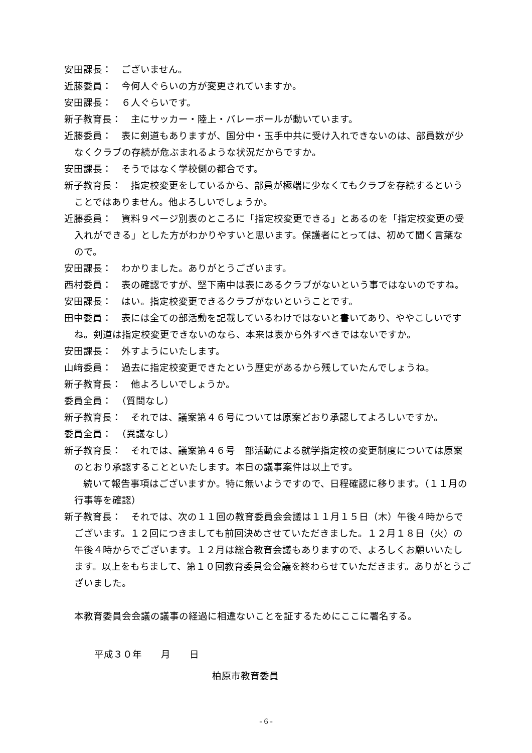安田課長：　ございません。
近藤委員：　今何人ぐらいの方が変更されていますか。
安田課長：　６人ぐらいです。
新子教育長：　主にサッカー・陸上・バレーボールが動いています。
近藤委員：　表に剣道もありますが、国分中・玉手中共に受け入れできないのは、部員数が少なくクラブの存続が危ぶまれるような状況だからですか。
安田課長：　そうではなく学校側の都合です。
新子教育長：　指定校変更をしているから、部員が極端に少なくてもクラブを存続するということではありません。他よろしいでしょうか。
近藤委員：　資料９ページ別表のところに「指定校変更できる」とあるのを「指定校変更の受入れができる」とした方がわかりやすいと思います。保護者にとっては、初めて聞く言葉なので。
安田課長：　わかりました。ありがとうございます。
西村委員：　表の確認ですが、堅下南中は表にあるクラブがないという事ではないのですね。
安田課長：　はい。指定校変更できるクラブがないということです。
田中委員：　表には全ての部活動を記載しているわけではないと書いてあり、ややこしいですね。剣道は指定校変更できないのなら、本来は表から外すべきではないですか。
安田課長：　外すようにいたします。
山﨑委員：　過去に指定校変更できたという歴史があるから残していたんでしょうね。
新子教育長：　他よろしいでしょうか。
委員全員：　（質問なし）
新子教育長：　それでは、議案第４６号については原案どおり承認してよろしいですか。
委員全員：　（異議なし）
新子教育長：　それでは、議案第４６号　部活動による就学指定校の変更制度については原案のとおり承認することといたします。本日の議事案件は以上です。
　　続いて報告事項はございますか。特に無いようですので、日程確認に移ります。（１１月の行事等を確認）
新子教育長：　それでは、次の１１回の教育委員会会議は１１月１５日（木）午後４時からでございます。１２回につきましても前回決めさせていただきました。１２月１８日（火）の午後４時からでございます。１２月は総合教育会議もありますので、よろしくお願いいたします。以上をもちまして、第１０回教育委員会会議を終わらせていただきます。ありがとうございました。
本教育委員会会議の議事の経過に相違ないことを証するためにここに署名する。
平成３０年　　月　　日
柏原市教育委員
- 6 -